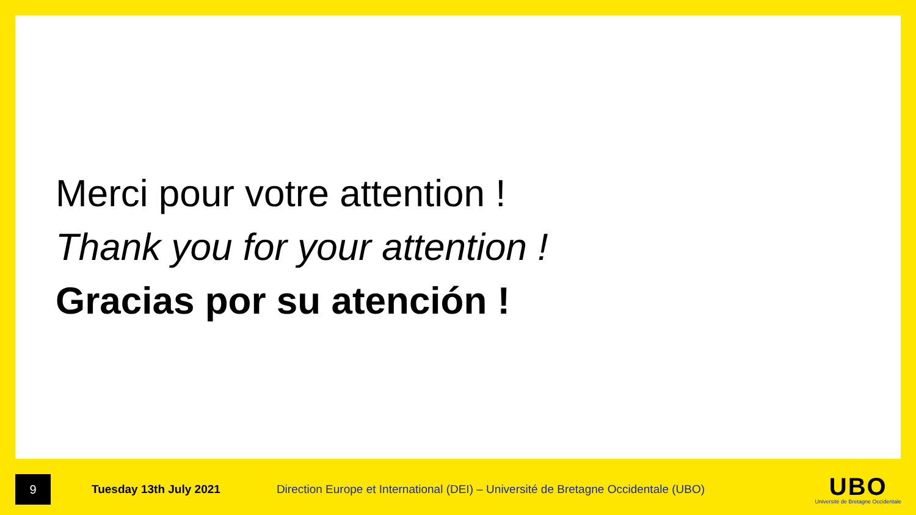Merci pour votre attention !
Thank you for your attention !
Gracias por su atención !
9
Tuesday 13th July 2021
Direction Europe et International (DEI) – Université de Bretagne Occidentale (UBO)
UBO
Université de Bretagne Occidentale